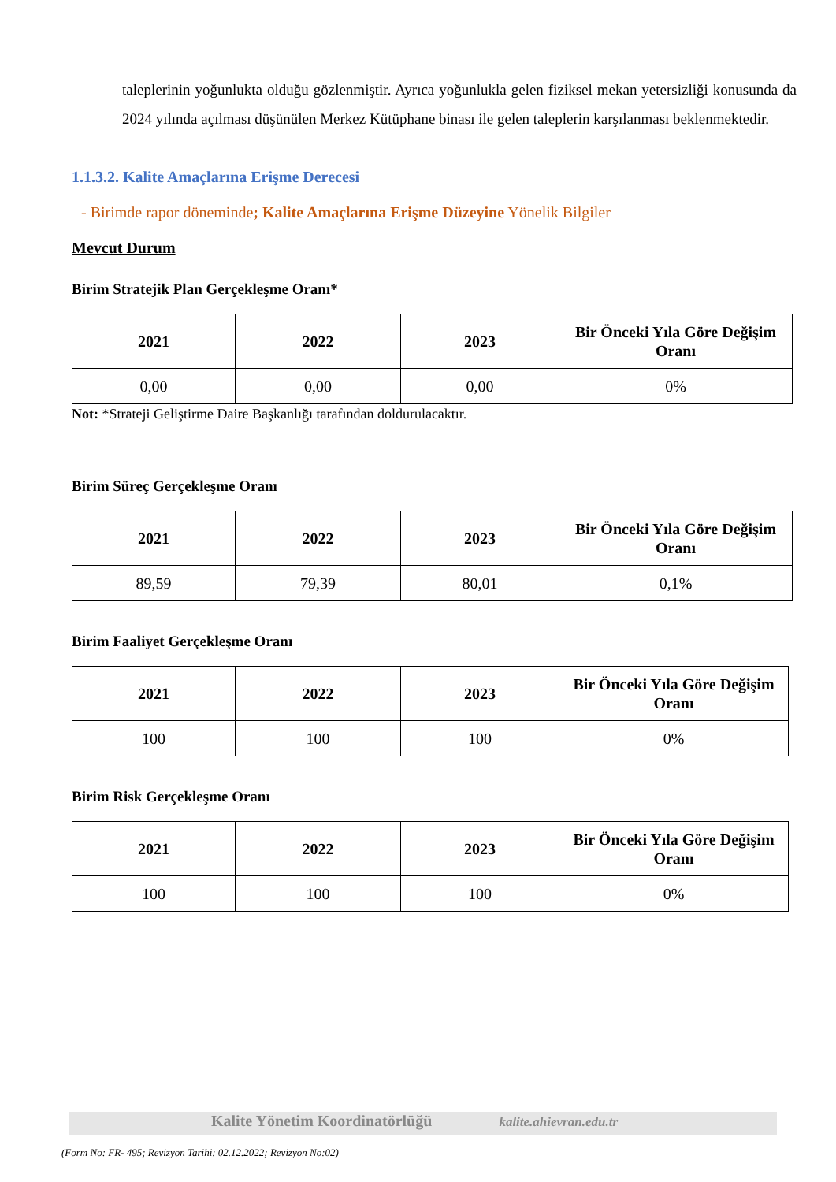taleplerinin yoğunlukta olduğu gözlenmiştir. Ayrıca yoğunlukla gelen fiziksel mekan yetersizliği konusunda da 2024 yılında açılması düşünülen Merkez Kütüphane binası ile gelen taleplerin karşılanması beklenmektedir.
1.1.3.2. Kalite Amaçlarına Erişme Derecesi
- Birimde rapor döneminde; Kalite Amaçlarına Erişme Düzeyine Yönelik Bilgiler
Mevcut Durum
Birim Stratejik Plan Gerçekleşme Oranı*
| 2021 | 2022 | 2023 | Bir Önceki Yıla Göre Değişim Oranı |
| --- | --- | --- | --- |
| 0,00 | 0,00 | 0,00 | 0% |
Not: *Strateji Geliştirme Daire Başkanlığı tarafından doldurulacaktır.
Birim Süreç Gerçekleşme Oranı
| 2021 | 2022 | 2023 | Bir Önceki Yıla Göre Değişim Oranı |
| --- | --- | --- | --- |
| 89,59 | 79,39 | 80,01 | 0,1% |
Birim Faaliyet Gerçekleşme Oranı
| 2021 | 2022 | 2023 | Bir Önceki Yıla Göre Değişim Oranı |
| --- | --- | --- | --- |
| 100 | 100 | 100 | 0% |
Birim Risk Gerçekleşme Oranı
| 2021 | 2022 | 2023 | Bir Önceki Yıla Göre Değişim Oranı |
| --- | --- | --- | --- |
| 100 | 100 | 100 | 0% |
Kalite Yönetim Koordinatörlüğü kalite.ahievran.edu.tr
(Form No: FR- 495; Revizyon Tarihi: 02.12.2022; Revizyon No:02)